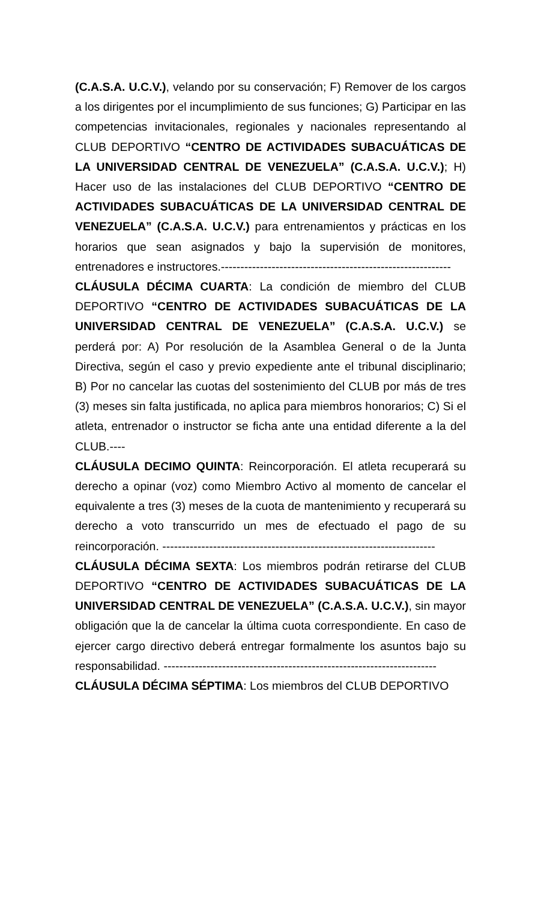(C.A.S.A. U.C.V.), velando por su conservación; F) Remover de los cargos a los dirigentes por el incumplimiento de sus funciones; G) Participar en las competencias invitacionales, regionales y nacionales representando al CLUB DEPORTIVO “CENTRO DE ACTIVIDADES SUBACUÁTICAS DE LA UNIVERSIDAD CENTRAL DE VENEZUELA” (C.A.S.A. U.C.V.); H) Hacer uso de las instalaciones del CLUB DEPORTIVO “CENTRO DE ACTIVIDADES SUBACUÁTICAS DE LA UNIVERSIDAD CENTRAL DE VENEZUELA” (C.A.S.A. U.C.V.) para entrenamientos y prácticas en los horarios que sean asignados y bajo la supervisión de monitores, entrenadores e instructores.-----------------------------------------------------------
CLÁUSULA DÉCIMA CUARTA: La condición de miembro del CLUB DEPORTIVO “CENTRO DE ACTIVIDADES SUBACUÁTICAS DE LA UNIVERSIDAD CENTRAL DE VENEZUELA” (C.A.S.A. U.C.V.) se perderá por: A) Por resolución de la Asamblea General o de la Junta Directiva, según el caso y previo expediente ante el tribunal disciplinario; B) Por no cancelar las cuotas del sostenimiento del CLUB por más de tres (3) meses sin falta justificada, no aplica para miembros honorarios; C) Si el atleta, entrenador o instructor se ficha ante una entidad diferente a la del CLUB.----
CLÁUSULA DECIMO QUINTA: Reincorporación. El atleta recuperará su derecho a opinar (voz) como Miembro Activo al momento de cancelar el equivalente a tres (3) meses de la cuota de mantenimiento y recuperará su derecho a voto transcurrido un mes de efectuado el pago de su reincorporación. ----------------------------------------------------------------------
CLÁUSULA DÉCIMA SEXTA: Los miembros podrán retirarse del CLUB DEPORTIVO “CENTRO DE ACTIVIDADES SUBACUÁTICAS DE LA UNIVERSIDAD CENTRAL DE VENEZUELA” (C.A.S.A. U.C.V.), sin mayor obligación que la de cancelar la última cuota correspondiente. En caso de ejercer cargo directivo deberá entregar formalmente los asuntos bajo su responsabilidad. ----------------------------------------------------------------------
CLÁUSULA DÉCIMA SÉPTIMA: Los miembros del CLUB DEPORTIVO